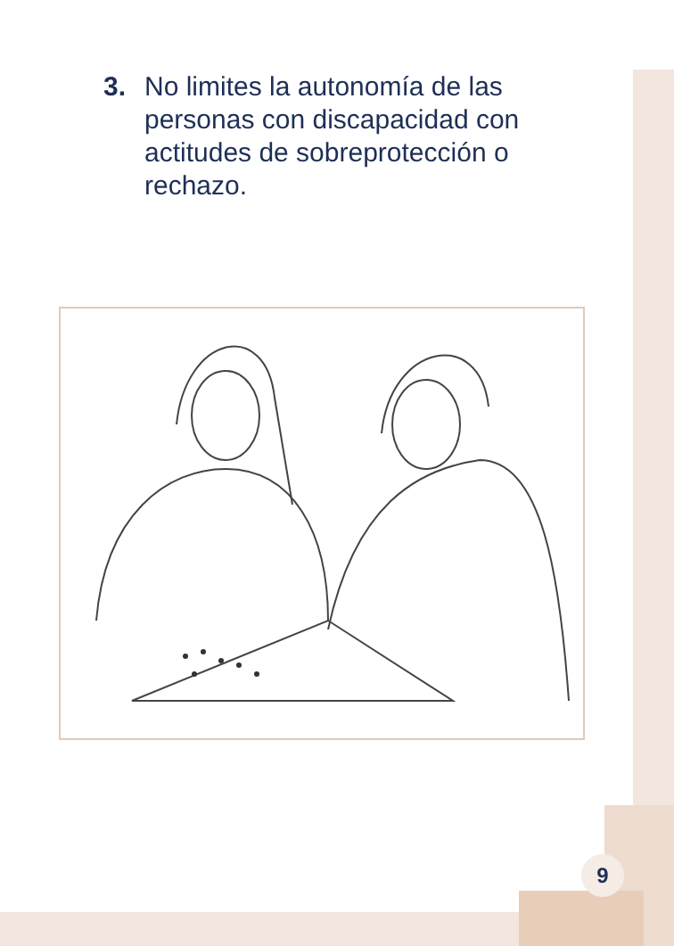3. No limites la autonomía de las personas con discapacidad con actitudes de sobreprotección o rechazo.
9